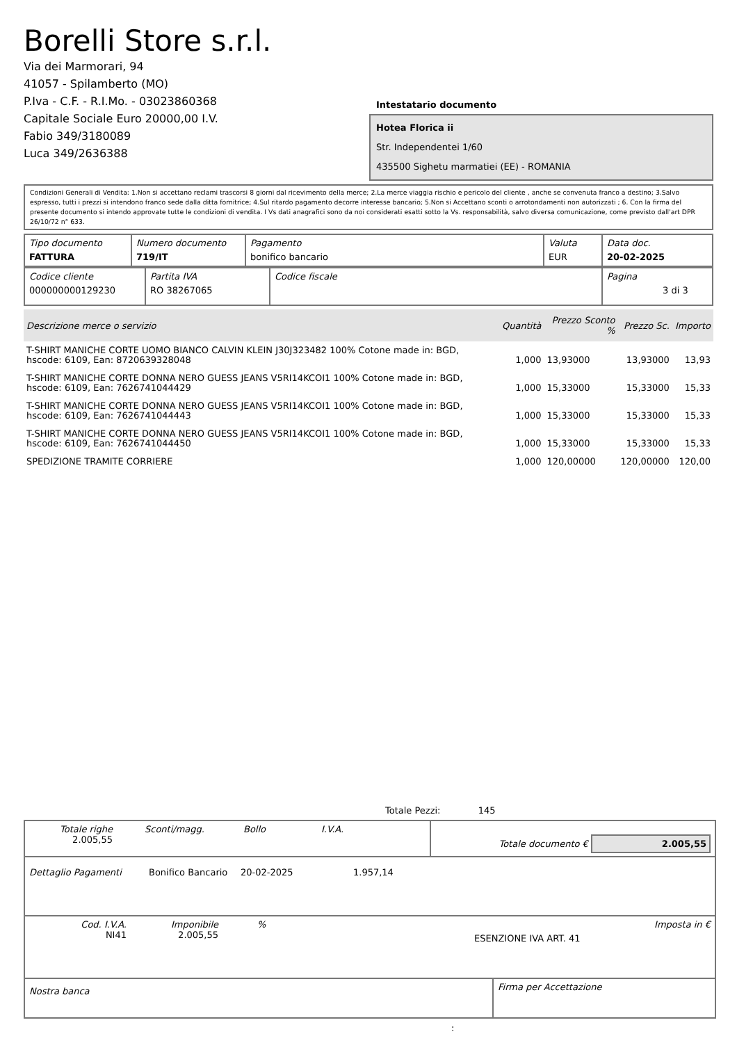Borelli Store s.r.l.
Via dei Marmorari, 94
41057 - Spilamberto (MO)
P.Iva - C.F. - R.I.Mo. - 03023860368
Capitale Sociale Euro 20000,00 I.V.
Fabio 349/3180089
Luca 349/2636388
Intestatario documento
Hotea Florica ii
Str. Independentei 1/60
435500 Sighetu marmatiei (EE) - ROMANIA
Condizioni Generali di Vendita: 1.Non si accettano reclami trascorsi 8 giorni dal ricevimento della merce; 2.La merce viaggia rischio e pericolo del cliente , anche se convenuta franco a destino; 3.Salvo espresso, tutti i prezzi si intendono franco sede dalla ditta fornitrice; 4.Sul ritardo pagamento decorre interesse bancario; 5.Non si Accettano sconti o arrotondamenti non autorizzati ; 6. Con la firma del presente documento si intendo approvate tutte le condizioni di vendita. I Vs dati anagrafici sono da noi considerati esatti sotto la Vs. responsabilità, salvo diversa comunicazione, come previsto dall'art DPR 26/10/72 n° 633.
| Tipo documento FATTURA | Numero documento 719/IT | Pagamento bonifico bancario | Valuta EUR | Data doc. 20-02-2025 |
| Codice cliente 000000000129230 | Partita IVA RO 38267065 | Codice fiscale | Pagina 3 di 3 |
| Descrizione merce o servizio | Quantità | Prezzo Sconto % | Prezzo Sc. | Importo |
| --- | --- | --- | --- | --- |
| T-SHIRT MANICHE CORTE UOMO BIANCO CALVIN KLEIN J30J323482 100% Cotone made in: BGD, hscode: 6109, Ean: 8720639328048 | 1,000 | 13,93000 | 13,93000 | 13,93 |
| T-SHIRT MANICHE CORTE DONNA NERO GUESS JEANS V5RI14KCOI1 100% Cotone made in: BGD, hscode: 6109, Ean: 7626741044429 | 1,000 | 15,33000 | 15,33000 | 15,33 |
| T-SHIRT MANICHE CORTE DONNA NERO GUESS JEANS V5RI14KCOI1 100% Cotone made in: BGD, hscode: 6109, Ean: 7626741044443 | 1,000 | 15,33000 | 15,33000 | 15,33 |
| T-SHIRT MANICHE CORTE DONNA NERO GUESS JEANS V5RI14KCOI1 100% Cotone made in: BGD, hscode: 6109, Ean: 7626741044450 | 1,000 | 15,33000 | 15,33000 | 15,33 |
| SPEDIZIONE TRAMITE CORRIERE | 1,000 | 120,00000 | 120,00000 | 120,00 |
Totale Pezzi: 145
| Totale righe 2.005,55 | Sconti/magg. | Bollo | I.V.A. | Totale documento € 2.005,55 |
| Dettaglio Pagamenti | Bonifico Bancario | 20-02-2025 | 1.957,14 |
| Cod. I.V.A. NI41 | Imponibile 2.005,55 | % | ESENZIONE IVA ART. 41 | Imposta in € |
| Nostra banca | Firma per Accettazione |
: